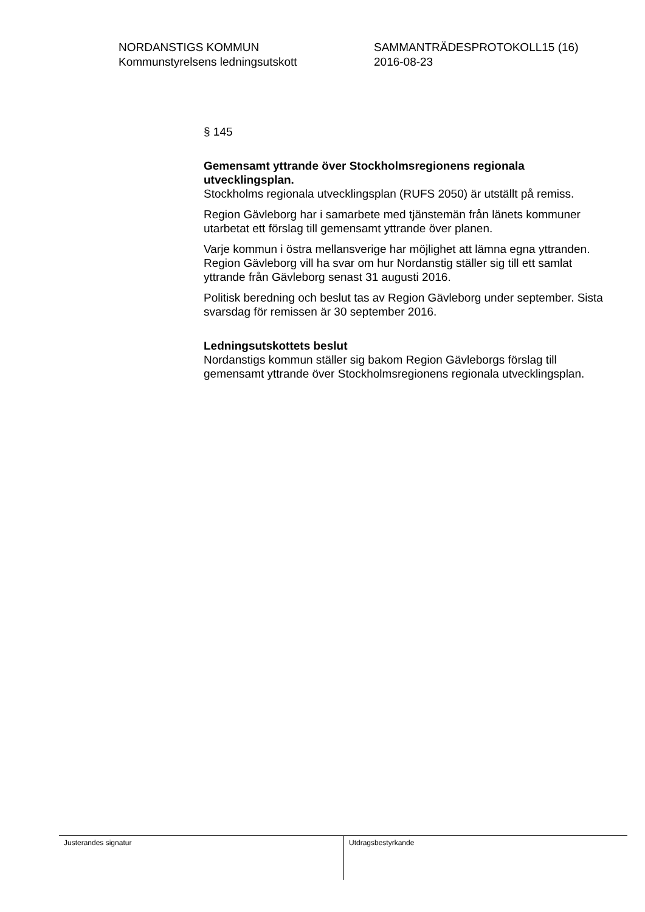NORDANSTIGS KOMMUN
Kommunstyrelsens ledningsutskott
SAMMANTRÄDESPROTOKOLL15 (16)
2016-08-23
§ 145
Gemensamt yttrande över Stockholmsregionens regionala utvecklingsplan.
Stockholms regionala utvecklingsplan (RUFS 2050) är utställt på remiss.
Region Gävleborg har i samarbete med tjänstemän från länets kommuner utarbetat ett förslag till gemensamt yttrande över planen.
Varje kommun i östra mellansverige har möjlighet att lämna egna yttranden. Region Gävleborg vill ha svar om hur Nordanstig ställer sig till ett samlat yttrande från Gävleborg senast 31 augusti 2016.
Politisk beredning och beslut tas av Region Gävleborg under september. Sista svarsdag för remissen är 30 september 2016.
Ledningsutskottets beslut
Nordanstigs kommun ställer sig bakom Region Gävleborgs förslag till gemensamt yttrande över Stockholmsregionens regionala utvecklingsplan.
Justerandes signatur Utdragsbestyrkande